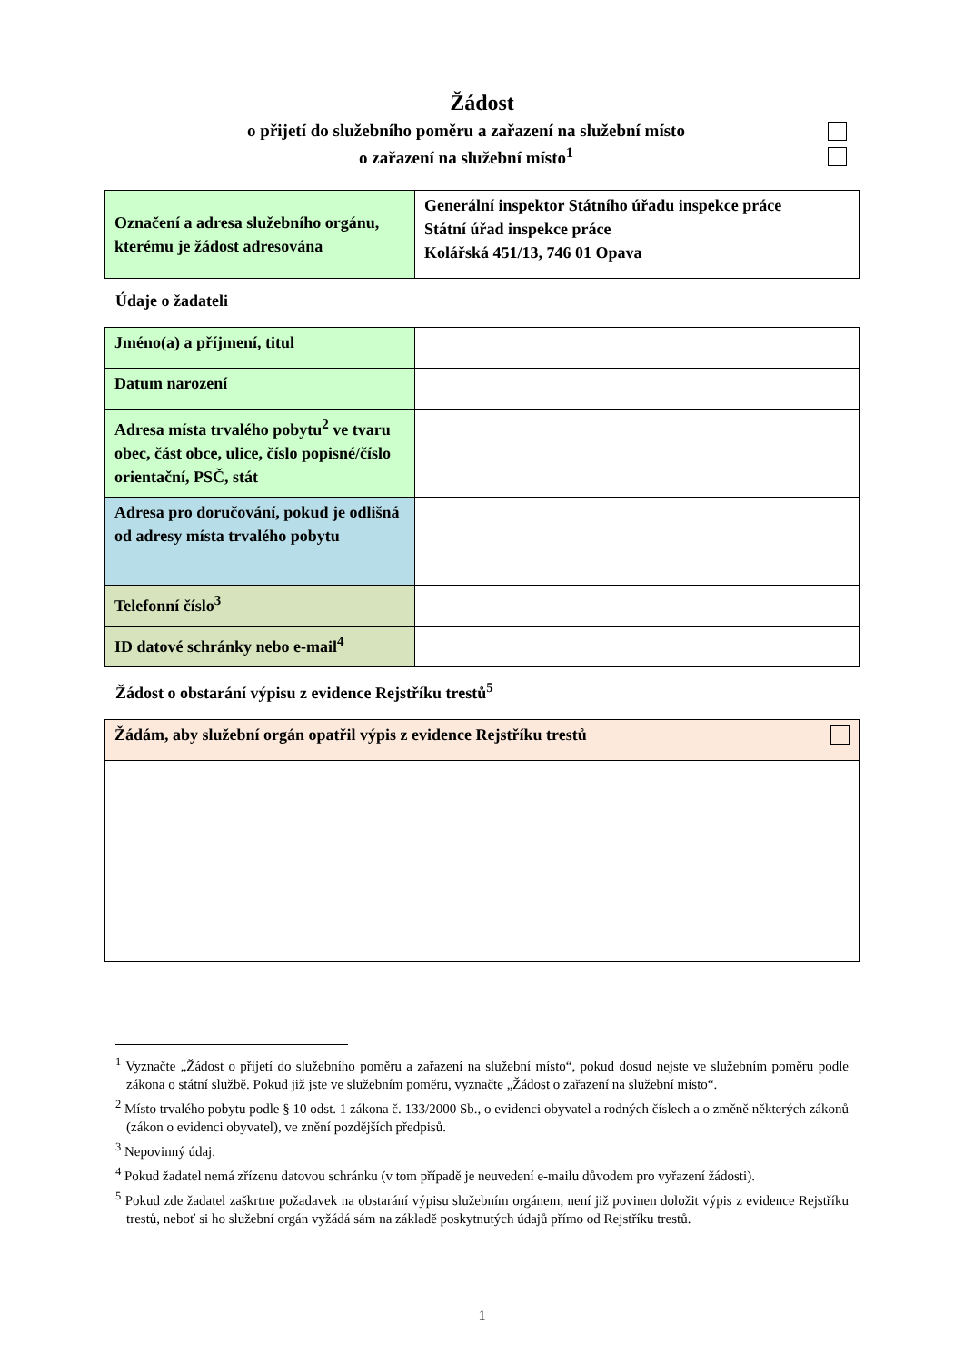Žádost
o přijetí do služebního poměru a zařazení na služební místo
o zařazení na služební místo<sup>1</sup>
| Označení a adresa služebního orgánu, kterému je žádost adresována | Generální inspektor Státního úřadu inspekce práce Státní úřad inspekce práce Kolářská 451/13, 746 01 Opava |
Údaje o žadateli
| Jméno(a) a příjmení, titul | |
| Datum narození | |
| Adresa místa trvalého pobytu<sup>2</sup> ve tvaru obec, část obce, ulice, číslo popisné/číslo orientační, PSČ, stát | |
| Adresa pro doručování, pokud je odlišná od adresy místa trvalého pobytu | |
| Telefonní číslo<sup>3</sup> | |
| ID datové schránky nebo e-mail<sup>4</sup> | |
Žádost o obstarání výpisu z evidence Rejstříku trestů<sup>5</sup>
| Žádám, aby služební orgán opatřil výpis z evidence Rejstříku trestů |
<sup>1</sup> Vyznačte „Žádost o přijetí do služebního poměru a zařazení na služební místo“, pokud dosud nejste ve služebním poměru podle zákona o státní službě. Pokud již jste ve služebním poměru, vyznačte „Žádost o zařazení na služební místo“.
<sup>2</sup> Místo trvalého pobytu podle § 10 odst. 1 zákona č. 133/2000 Sb., o evidenci obyvatel a rodných číslech a o změně některých zákonů (zákon o evidenci obyvatel), ve znění pozdějších předpisů.
<sup>3</sup> Nepovinný údaj.
<sup>4</sup> Pokud žadatel nemá zřízenu datovou schránku (v tom případě je neuvedení e-mailu důvodem pro vyřazení žádosti).
<sup>5</sup> Pokud zde žadatel zaškrtne požadavek na obstarání výpisu služebním orgánem, není již povinen doložit výpis z evidence Rejstříku trestů, neboť si ho služební orgán vyžádá sám na základě poskytnutých údajů přímo od Rejstříku trestů.
1